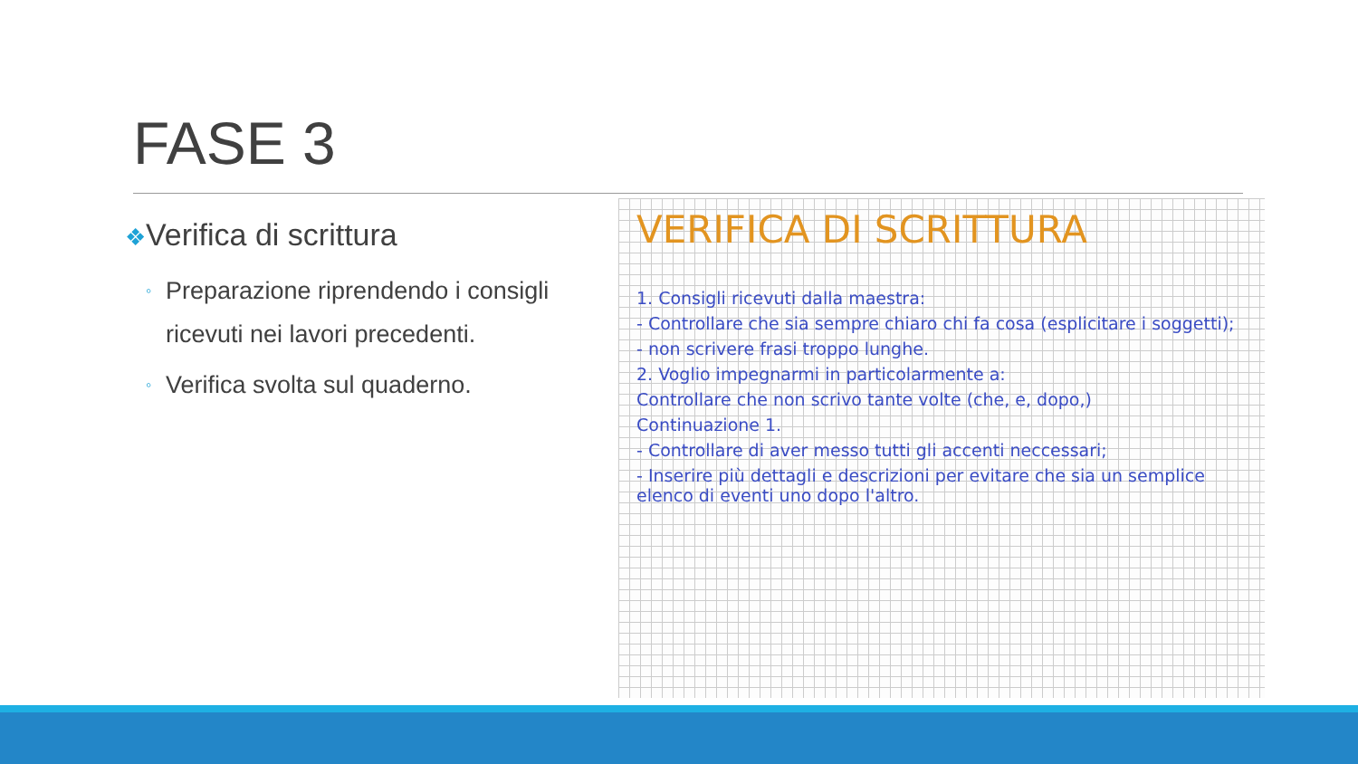FASE 3
❖Verifica di scrittura
◦ Preparazione riprendendo i consigli ricevuti nei lavori precedenti.
◦ Verifica svolta sul quaderno.
VERIFICA DI SCRITTURA
1. Consigli ricevuti dalla maestra:
- Controllare che sia sempre chiaro chi fa cosa (esplicitare i soggetti);
- non scrivere frasi troppo lunghe.
2. Voglio impegnarmi in particolarmente a:
Controllare che non scrivo tante volte (che, e, dopo,)
Continuazione 1.
- Controllare di aver messo tutti gli accenti neccessari;
- Inserire più dettagli e descrizioni per evitare che sia un semplice elenco di eventi uno dopo l'altro.